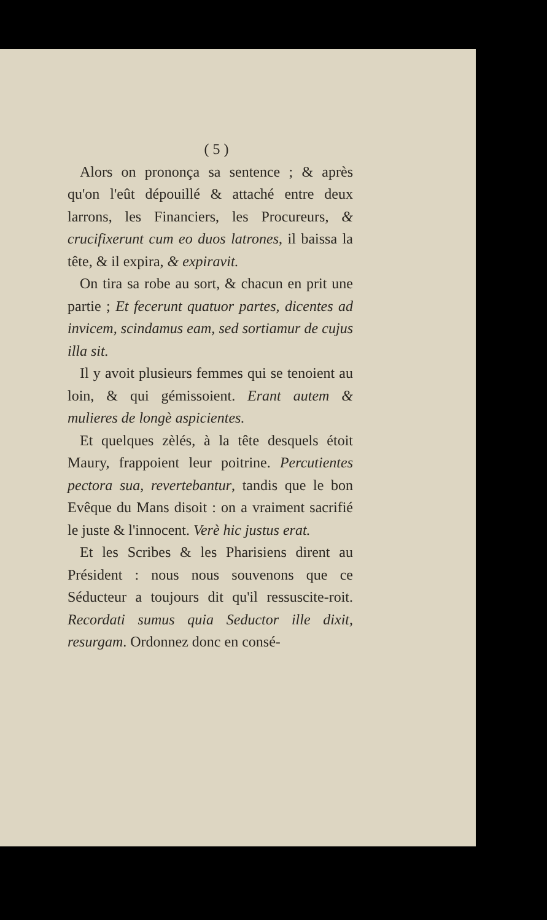( 5 )
Alors on prononça sa sentence ; & après qu'on l'eût dépouillé & attaché entre deux larrons, les Financiers, les Procureurs, & crucifixerunt cum eo duos latrones, il baissa la tête, & il expira, & expiravit.
On tira sa robe au sort, & chacun en prit une partie ; Et fecerunt quatuor partes, dicentes ad invicem, scindamus eam, sed sortiamur de cujus illa sit.
Il y avoit plusieurs femmes qui se tenoient au loin, & qui gémissoient. Erant autem & mulieres de longè aspicientes.
Et quelques zèlés, à la tête desquels étoit Maury, frappoient leur poitrine. Percutientes pectora sua, revertebantur, tandis que le bon Evêque du Mans disoit : on a vraiment sacrifié le juste & l'innocent. Verè hic justus erat.
Et les Scribes & les Pharisiens dirent au Président : nous nous souvenons que ce Séducteur a toujours dit qu'il ressuscite-roit. Recordati sumus quia Seductor ille dixit, resurgam. Ordonnez donc en consé-